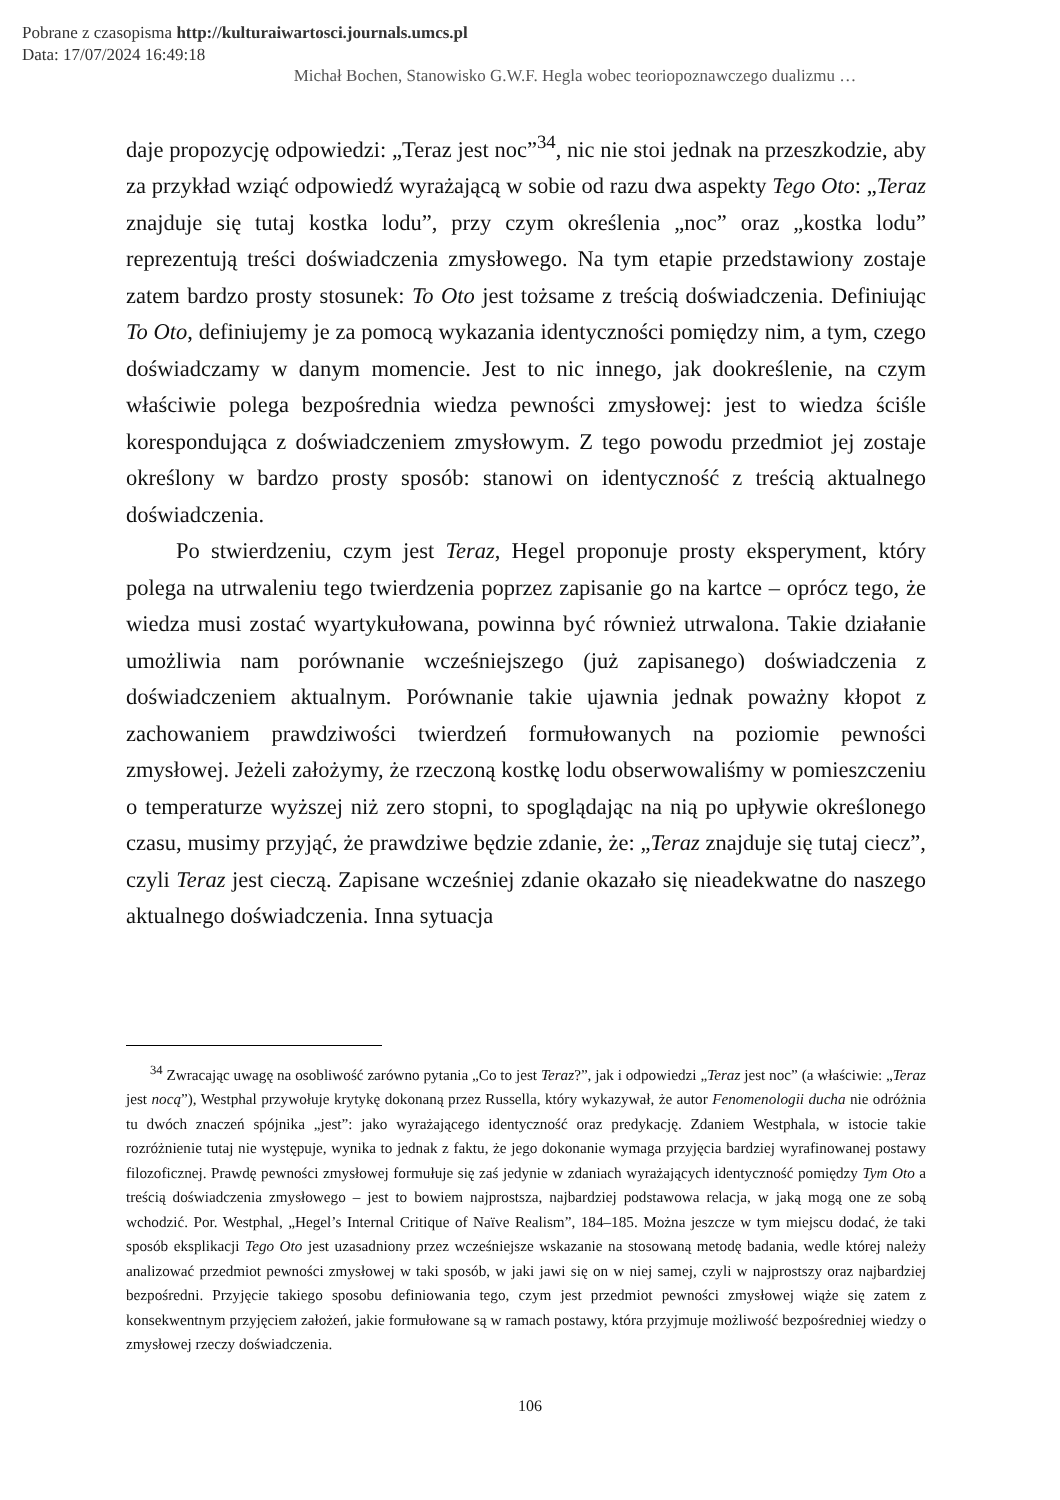Pobrane z czasopisma http://kulturaiwartosci.journals.umcs.pl
Data: 17/07/2024 16:49:18
Michał Bochen, Stanowisko G.W.F. Hegla wobec teoriopoznawczego dualizmu …
daje propozycję odpowiedzi: „Teraz jest noc”<sup>34</sup>, nic nie stoi jednak na przeszkodzie, aby za przykład wziąć odpowiedź wyrażającą w sobie od razu dwa aspekty Tego Oto: „Teraz znajduje się tutaj kostka lodu”, przy czym określenia „noc” oraz „kostka lodu” reprezentują treści doświadczenia zmysłowego. Na tym etapie przedstawiony zostaje zatem bardzo prosty stosunek: To Oto jest tożsame z treścią doświadczenia. Definiując To Oto, definiujemy je za pomocą wykazania identyczności pomiędzy nim, a tym, czego doświadczamy w danym momencie. Jest to nic innego, jak dookreślenie, na czym właściwie polega bezpośrednia wiedza pewności zmysłowej: jest to wiedza ściśle korespondująca z doświadczeniem zmysłowym. Z tego powodu przedmiot jej zostaje określony w bardzo prosty sposób: stanowi on identyczność z treścią aktualnego doświadczenia.
Po stwierdzeniu, czym jest Teraz, Hegel proponuje prosty eksperyment, który polega na utrwaleniu tego twierdzenia poprzez zapisanie go na kartce – oprócz tego, że wiedza musi zostać wyartykułowana, powinna być również utrwalona. Takie działanie umożliwia nam porównanie wcześniejszego (już zapisanego) doświadczenia z doświadczeniem aktualnym. Porównanie takie ujawnia jednak poważny kłopot z zachowaniem prawdziwości twierdzeń formułowanych na poziomie pewności zmysłowej. Jeżeli założymy, że rzeczoną kostkę lodu obserwowaliśmy w pomieszczeniu o temperaturze wyższej niż zero stopni, to spoglądając na nią po upływie określonego czasu, musimy przyjąć, że prawdziwe będzie zdanie, że: „Teraz znajduje się tutaj ciecz”, czyli Teraz jest cieczą. Zapisane wcześniej zdanie okazało się nieadekwatne do naszego aktualnego doświadczenia. Inna sytuacja
<sup>34</sup> Zwracając uwagę na osobliwość zarówno pytania „Co to jest Teraz?”, jak i odpowiedzi „Teraz jest noc” (a właściwie: „Teraz jest nocą”), Westphal przywołuje krytykę dokonaną przez Russella, który wykazywał, że autor Fenomenologii ducha nie odróżnia tu dwóch znaczeń spójnika „jest”: jako wyrażającego identyczność oraz predykację. Zdaniem Westphala, w istocie takie rozróżnienie tutaj nie występuje, wynika to jednak z faktu, że jego dokonanie wymaga przyjęcia bardziej wyrafinowanej postawy filozoficznej. Prawdę pewności zmysłowej formułuje się zaś jedynie w zdaniach wyrażających identyczność pomiędzy Tym Oto a treścią doświadczenia zmysłowego – jest to bowiem najprostsza, najbardziej podstawowa relacja, w jaką mogą one ze sobą wchodzić. Por. Westphal, „Hegel’s Internal Critique of Naïve Realism”, 184–185. Można jeszcze w tym miejscu dodać, że taki sposób eksplikacji Tego Oto jest uzasadniony przez wcześniejsze wskazanie na stosowaną metodę badania, wedle której należy analizować przedmiot pewności zmysłowej w taki sposób, w jaki jawi się on w niej samej, czyli w najprostszy oraz najbardziej bezpośredni. Przyjęcie takiego sposobu definiowania tego, czym jest przedmiot pewności zmysłowej wiąże się zatem z konsekwentnym przyjęciem założeń, jakie formułowane są w ramach postawy, która przyjmuje możliwość bezpośredniej wiedzy o zmysłowej rzeczy doświadczenia.
106